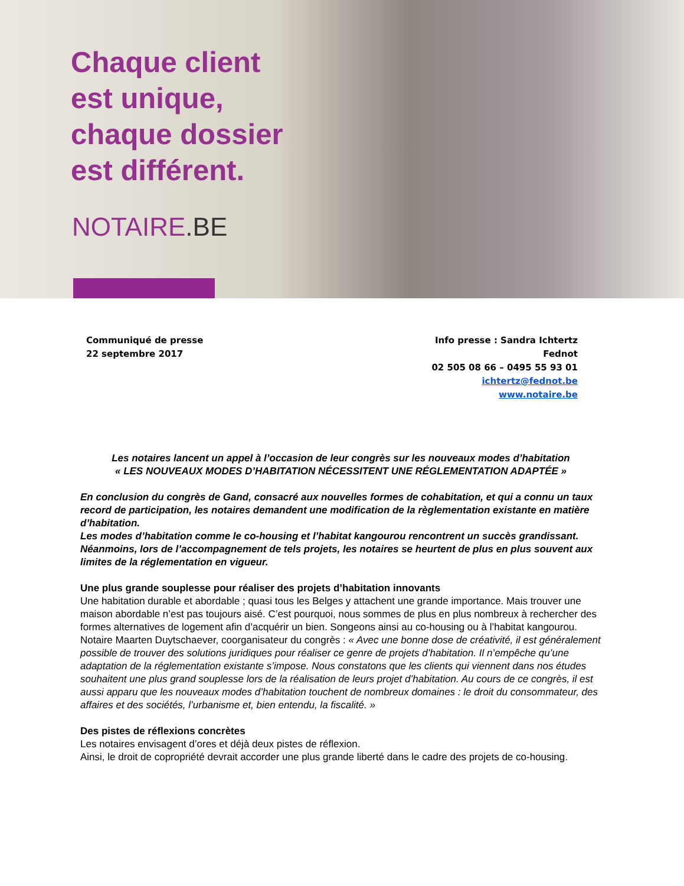Chaque client
est unique,
chaque dossier
est différent.
NOTAIRE.BE
Communiqué de presse
22 septembre 2017
Info presse : Sandra Ichtertz
Fednot
02 505 08 66 – 0495 55 93 01
ichtertz@fednot.be
www.notaire.be
Les notaires lancent un appel à l’occasion de leur congrès sur les nouveaux modes d’habitation
« LES NOUVEAUX MODES D’HABITATION NÉCESSITENT UNE RÉGLEMENTATION ADAPTÉE »
En conclusion du congrès de Gand, consacré aux nouvelles formes de cohabitation, et qui a connu un taux record de participation, les notaires demandent une modification de la règlementation existante en matière d’habitation.
Les modes d’habitation comme le co-housing et l’habitat kangourou rencontrent un succès grandissant. Néanmoins, lors de l’accompagnement de tels projets, les notaires se heurtent de plus en plus souvent aux limites de la réglementation en vigueur.
Une plus grande souplesse pour réaliser des projets d’habitation innovants
Une habitation durable et abordable ; quasi tous les Belges y attachent une grande importance. Mais trouver une maison abordable n’est pas toujours aisé. C’est pourquoi, nous sommes de plus en plus nombreux à rechercher des formes alternatives de logement afin d’acquérir un bien. Songeons ainsi au co-housing ou à l’habitat kangourou.
Notaire Maarten Duytschaever, coorganisateur du congrès : « Avec une bonne dose de créativité, il est généralement possible de trouver des solutions juridiques pour réaliser ce genre de projets d’habitation. Il n’empêche qu’une adaptation de la réglementation existante s’impose. Nous constatons que les clients qui viennent dans nos études souhaitent une plus grand souplesse lors de la réalisation de leurs projet d’habitation. Au cours de ce congrès, il est aussi apparu que les nouveaux modes d’habitation touchent de nombreux domaines : le droit du consommateur, des affaires et des sociétés, l’urbanisme et, bien entendu, la fiscalité. »
Des pistes de réflexions concrètes
Les notaires envisagent d’ores et déjà deux pistes de réflexion.
Ainsi, le droit de copropriété devrait accorder une plus grande liberté dans le cadre des projets de co-housing.